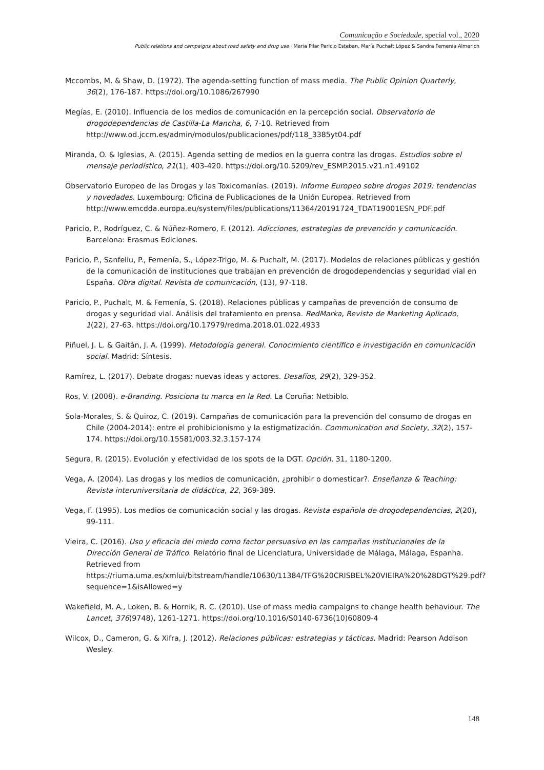Comunicação e Sociedade, special vol., 2020
Public relations and campaigns about road safety and drug use · Maria Pilar Paricio Esteban, María Puchalt López & Sandra Femenia Almerich
Mccombs, M. & Shaw, D. (1972). The agenda-setting function of mass media. The Public Opinion Quarterly, 36(2), 176-187. https://doi.org/10.1086/267990
Megías, E. (2010). Influencia de los medios de comunicación en la percepción social. Observatorio de drogodependencias de Castilla-La Mancha, 6, 7-10. Retrieved from http://www.od.jccm.es/admin/modulos/publicaciones/pdf/118_3385yt04.pdf
Miranda, O. & Iglesias, A. (2015). Agenda setting de medios en la guerra contra las drogas. Estudios sobre el mensaje periodístico, 21(1), 403-420. https://doi.org/10.5209/rev_ESMP.2015.v21.n1.49102
Observatorio Europeo de las Drogas y las Toxicomanías. (2019). Informe Europeo sobre drogas 2019: tendencias y novedades. Luxembourg: Oficina de Publicaciones de la Unión Europea. Retrieved from http://www.emcdda.europa.eu/system/files/publications/11364/20191724_TDAT19001ESN_PDF.pdf
Paricio, P., Rodríguez, C. & Núñez-Romero, F. (2012). Adicciones, estrategias de prevención y comunicación. Barcelona: Erasmus Ediciones.
Paricio, P., Sanfeliu, P., Femenía, S., López-Trigo, M. & Puchalt, M. (2017). Modelos de relaciones públicas y gestión de la comunicación de instituciones que trabajan en prevención de drogodependencias y seguridad vial en España. Obra digital. Revista de comunicación, (13), 97-118.
Paricio, P., Puchalt, M. & Femenía, S. (2018). Relaciones públicas y campañas de prevención de consumo de drogas y seguridad vial. Análisis del tratamiento en prensa. RedMarka, Revista de Marketing Aplicado, 1(22), 27-63. https://doi.org/10.17979/redma.2018.01.022.4933
Piñuel, J. L. & Gaitán, J. A. (1999). Metodología general. Conocimiento científico e investigación en comunicación social. Madrid: Síntesis.
Ramírez, L. (2017). Debate drogas: nuevas ideas y actores. Desafíos, 29(2), 329-352.
Ros, V. (2008). e-Branding. Posiciona tu marca en la Red. La Coruña: Netbiblo.
Sola-Morales, S. & Quiroz, C. (2019). Campañas de comunicación para la prevención del consumo de drogas en Chile (2004-2014): entre el prohibicionismo y la estigmatización. Communication and Society, 32(2), 157-174. https://doi.org/10.15581/003.32.3.157-174
Segura, R. (2015). Evolución y efectividad de los spots de la DGT. Opción, 31, 1180-1200.
Vega, A. (2004). Las drogas y los medios de comunicación, ¿prohibir o domesticar?. Enseñanza & Teaching: Revista interuniversitaria de didáctica, 22, 369-389.
Vega, F. (1995). Los medios de comunicación social y las drogas. Revista española de drogodependencias, 2(20), 99-111.
Vieira, C. (2016). Uso y eficacia del miedo como factor persuasivo en las campañas institucionales de la Dirección General de Tráfico. Relatório final de Licenciatura, Universidade de Málaga, Málaga, Espanha. Retrieved from https://riuma.uma.es/xmlui/bitstream/handle/10630/11384/TFG%20CRISBEL%20VIEIRA%20%28DGT%29.pdf?sequence=1&isAllowed=y
Wakefield, M. A., Loken, B. & Hornik, R. C. (2010). Use of mass media campaigns to change health behaviour. The Lancet, 376(9748), 1261-1271. https://doi.org/10.1016/S0140-6736(10)60809-4
Wilcox, D., Cameron, G. & Xifra, J. (2012). Relaciones públicas: estrategias y tácticas. Madrid: Pearson Addison Wesley.
148